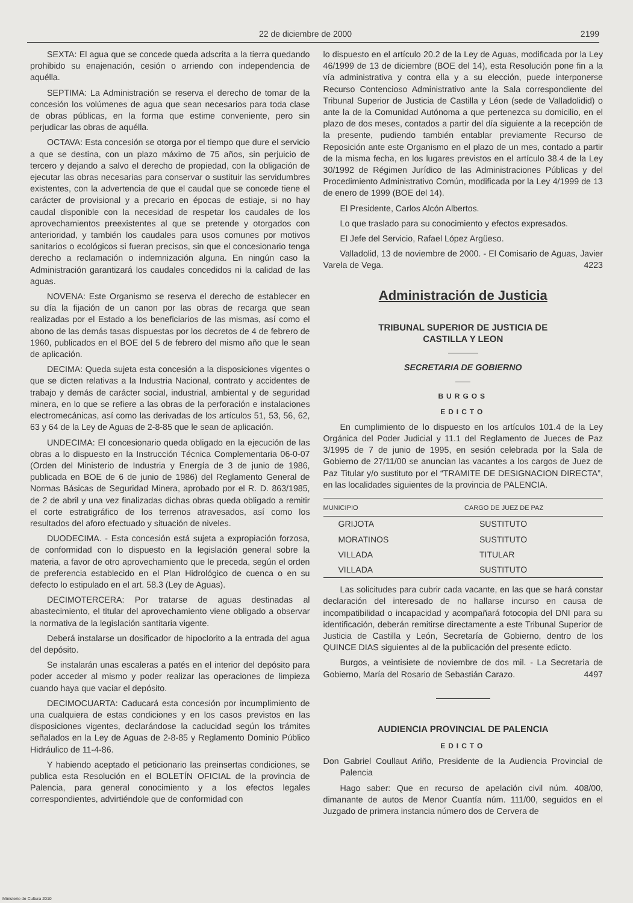22 de diciembre de 2000 2199
SEXTA: El agua que se concede queda adscrita a la tierra quedando prohibido su enajenación, cesión o arriendo con independencia de aquélla.
SEPTIMA: La Administración se reserva el derecho de tomar de la concesión los volúmenes de agua que sean necesarios para toda clase de obras públicas, en la forma que estime conveniente, pero sin perjudicar las obras de aquélla.
OCTAVA: Esta concesión se otorga por el tiempo que dure el servicio a que se destina, con un plazo máximo de 75 años, sin perjuicio de tercero y dejando a salvo el derecho de propiedad, con la obligación de ejecutar las obras necesarias para conservar o sustituir las servidumbres existentes, con la advertencia de que el caudal que se concede tiene el carácter de provisional y a precario en épocas de estiaje, si no hay caudal disponible con la necesidad de respetar los caudales de los aprovechamientos preexistentes al que se pretende y otorgados con anterioridad, y también los caudales para usos comunes por motivos sanitarios o ecológicos si fueran precisos, sin que el concesionario tenga derecho a reclamación o indemnización alguna. En ningún caso la Administración garantizará los caudales concedidos ni la calidad de las aguas.
NOVENA: Este Organismo se reserva el derecho de establecer en su día la fijación de un canon por las obras de recarga que sean realizadas por el Estado a los beneficiarios de las mismas, así como el abono de las demás tasas dispuestas por los decretos de 4 de febrero de 1960, publicados en el BOE del 5 de febrero del mismo año que le sean de aplicación.
DECIMA: Queda sujeta esta concesión a la disposiciones vigentes o que se dicten relativas a la Industria Nacional, contrato y accidentes de trabajo y demás de carácter social, industrial, ambiental y de seguridad minera, en lo que se refiere a las obras de la perforación e instalaciones electromecánicas, así como las derivadas de los artículos 51, 53, 56, 62, 63 y 64 de la Ley de Aguas de 2-8-85 que le sean de aplicación.
UNDECIMA: El concesionario queda obligado en la ejecución de las obras a lo dispuesto en la Instrucción Técnica Complementaria 06-0-07 (Orden del Ministerio de Industria y Energía de 3 de junio de 1986, publicada en BOE de 6 de junio de 1986) del Reglamento General de Normas Básicas de Seguridad Minera, aprobado por el R. D. 863/1985, de 2 de abril y una vez finalizadas dichas obras queda obligado a remitir el corte estratigráfico de los terrenos atravesados, así como los resultados del aforo efectuado y situación de niveles.
DUODECIMA. - Esta concesión está sujeta a expropiación forzosa, de conformidad con lo dispuesto en la legislación general sobre la materia, a favor de otro aprovechamiento que le preceda, según el orden de preferencia establecido en el Plan Hidrológico de cuenca o en su defecto lo estipulado en el art. 58.3 (Ley de Aguas).
DECIMOTERCERA: Por tratarse de aguas destinadas al abastecimiento, el titular del aprovechamiento viene obligado a observar la normativa de la legislación santitaria vigente.
Deberá instalarse un dosificador de hipoclorito a la entrada del agua del depósito.
Se instalarán unas escaleras a patés en el interior del depósito para poder acceder al mismo y poder realizar las operaciones de limpieza cuando haya que vaciar el depósito.
DECIMOCUARTA: Caducará esta concesión por incumplimiento de una cualquiera de estas condiciones y en los casos previstos en las disposiciones vigentes, declarándose la caducidad según los trámites señalados en la Ley de Aguas de 2-8-85 y Reglamento Dominio Público Hidráulico de 11-4-86.
Y habiendo aceptado el peticionario las preinsertas condiciones, se publica esta Resolución en el BOLETÍN OFICIAL de la provincia de Palencia, para general conocimiento y a los efectos legales correspondientes, advirtiéndole que de conformidad con
lo dispuesto en el artículo 20.2 de la Ley de Aguas, modificada por la Ley 46/1999 de 13 de diciembre (BOE del 14), esta Resolución pone fin a la vía administrativa y contra ella y a su elección, puede interponerse Recurso Contencioso Administrativo ante la Sala correspondiente del Tribunal Superior de Justicia de Castilla y Léon (sede de Valladolidid) o ante la de la Comunidad Autónoma a que pertenezca su domicilio, en el plazo de dos meses, contados a partir del día siguiente a la recepción de la presente, pudiendo también entablar previamente Recurso de Reposición ante este Organismo en el plazo de un mes, contado a partir de la misma fecha, en los lugares previstos en el artículo 38.4 de la Ley 30/1992 de Régimen Jurídico de las Administraciones Públicas y del Procedimiento Administrativo Común, modificada por la Ley 4/1999 de 13 de enero de 1999 (BOE del 14).
El Presidente, Carlos Alcón Albertos.
Lo que traslado para su conocimiento y efectos expresados.
El Jefe del Servicio, Rafael López Argüeso.
Valladolid, 13 de noviembre de 2000. - El Comisario de Aguas, Javier Varela de Vega. 4223
Administración de Justicia
TRIBUNAL SUPERIOR DE JUSTICIA DE
CASTILLA Y LEON
SECRETARIA DE GOBIERNO
BURGOS
EDICTO
En cumplimiento de lo dispuesto en los artículos 101.4 de la Ley Orgánica del Poder Judicial y 11.1 del Reglamento de Jueces de Paz 3/1995 de 7 de junio de 1995, en sesión celebrada por la Sala de Gobierno de 27/11/00 se anuncian las vacantes a los cargos de Juez de Paz Titular y/o sustituto por el “TRAMITE DE DESIGNACION DIRECTA”, en las localidades siguientes de la provincia de PALENCIA.
| MUNICIPIO | CARGO DE JUEZ DE PAZ |
| --- | --- |
| GRIJOTA | SUSTITUTO |
| MORATINOS | SUSTITUTO |
| VILLADA | TITULAR |
| VILLADA | SUSTITUTO |
Las solicitudes para cubrir cada vacante, en las que se hará constar declaración del interesado de no hallarse incurso en causa de incompatibilidad o incapacidad y acompañará fotocopia del DNI para su identificación, deberán remitirse directamente a este Tribunal Superior de Justicia de Castilla y León, Secretaría de Gobierno, dentro de los QUINCE DIAS siguientes al de la publicación del presente edicto.
Burgos, a veintisiete de noviembre de dos mil. - La Secretaria de Gobierno, María del Rosario de Sebastián Carazo. 4497
AUDIENCIA PROVINCIAL DE PALENCIA
EDICTO
Don Gabriel Coullaut Ariño, Presidente de la Audiencia Provincial de Palencia
Hago saber: Que en recurso de apelación civil núm. 408/00, dimanante de autos de Menor Cuantía núm. 111/00, seguidos en el Juzgado de primera instancia número dos de Cervera de
Ministerio de Cultura 2010